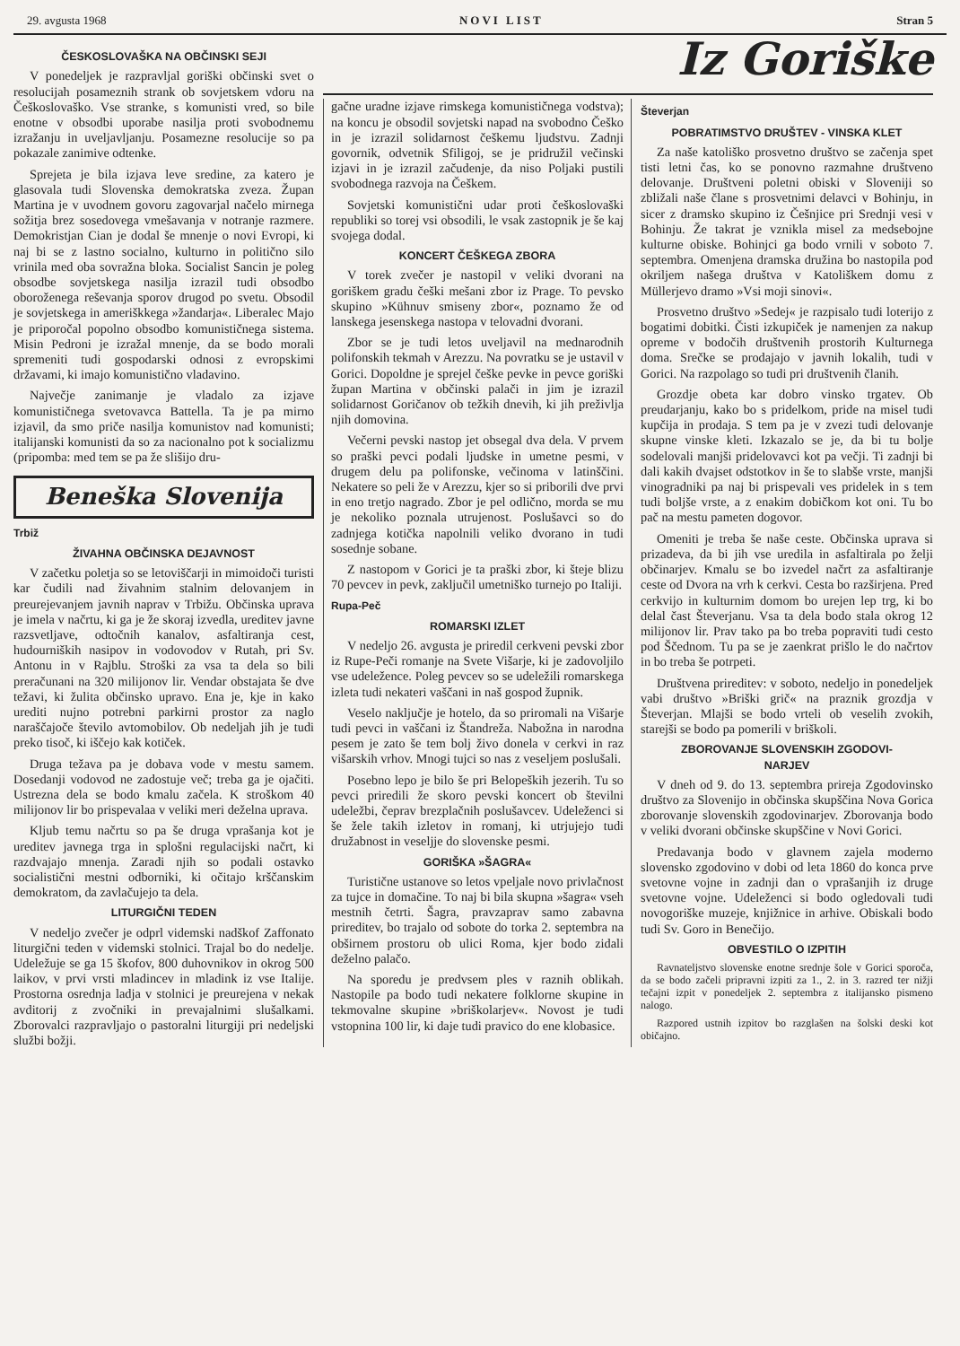29. avgusta 1968 NOVI LIST Stran 5
ČESKOSLOVAŠKA NA OBČINSKI SEJI
V ponedeljek je razpravljal goriški občinski svet o resolucijah posameznih strank ob sovjetskem vdoru na Češkoslovaško. Vse stranke, s komunisti vred, so bile enotne v obsodbi uporabe nasilja proti svobodnemu izražanju in uveljavljanju. Posamezne resolucije so pa pokazale zanimive odtenke.
Sprejeta je bila izjava leve sredine, za katero je glasovala tudi Slovenska demokratska zveza. Župan Martina je v uvodnem govoru zagovarjal načelo mirnega sožitja brez sosedovega vmešavanja v notranje razmere. Demokristjan Cian je dodal še mnenje o novi Evropi, ki naj bi se z lastno socialno, kulturno in politično silo vrinila med oba sovražna bloka. Socialist Sancin je poleg obsodbe sovjetskega nasilja izrazil tudi obsodbo oboroženega reševanja sporov drugod po svetu. Obsodil je sovjetskega in ameriškkega »žandarja«. Liberalec Majo je priporočal popolno obsodbo komunističnega sistema. Misin Pedroni je izražal mnenje, da se bodo morali spremeniti tudi gospodarski odnosi z evropskimi državami, ki imajo komunistično vladavino.
Največje zanimanje je vladalo za izjave komunističnega svetovavca Battella. Ta je pa mirno izjavil, da smo priče nasilja komunistov nad komunisti; italijanski komunisti da so za nacionalno pot k socializmu (pripomba: med tem se pa že slišijo dru-
Beneška Slovenija
Trbiž
ŽIVAHNA OBČINSKA DEJAVNOST
V začetku poletja so se letoviščarji in mimoidoči turisti kar čudili nad živahnim stalnim delovanjem in preurejevanjem javnih naprav v Trbižu. Občinska uprava je imela v načrtu, ki ga je že skoraj izvedla, ureditev javne razsvetljave, odtočnih kanalov, asfaltiranja cest, hudourniških nasipov in vodovodov v Rutah, pri Sv. Antonu in v Rajblu. Stroški za vsa ta dela so bili preračunani na 320 milijonov lir. Vendar obstajata še dve težavi, ki žulita občinsko upravo. Ena je, kje in kako urediti nujno potrebni parkirni prostor za naglo naraščajoče število avtomobilov. Ob nedeljah jih je tudi preko tisoč, ki iščejo kak kotiček.
Druga težava pa je dobava vode v mestu samem. Dosedanji vodovod ne zadostuje več; treba ga je ojačiti. Ustrezna dela se bodo kmalu začela. K stroškom 40 milijonov lir bo prispevalaa v veliki meri deželna uprava.
Kljub temu načrtu so pa še druga vprašanja kot je ureditev javnega trga in splošni regulacijski načrt, ki razdvajajo mnenja. Zaradi njih so podali ostavko socialistični mestni odborniki, ki očitajo krščanskim demokratom, da zavlačujejo ta dela.
LITURGIČNI TEDEN
V nedeljo zvečer je odprl videmski nadškof Zaffonato liturgični teden v videmski stolnici. Trajal bo do nedelje. Udeležuje se ga 15 škofov, 800 duhovnikov in okrog 500 laikov, v prvi vrsti mladincev in mladink iz vse Italije. Prostorna osrednja ladja v stolnici je preurejena v nekak avditorij z zvočniki in prevajalnimi slušalkami. Zborovalci razpravljajo o pastoralni liturgiji pri nedeljski službi božji.
Iz Goriške
gačne uradne izjave rimskega komunističnega vodstva); na koncu je obsodil sovjetski napad na svobodno Češko in je izrazil solidarnost češkemu ljudstvu. Zadnji govornik, odvetnik Sfiligoj, se je pridružil večinski izjavi in je izrazil začudenje, da niso Poljaki pustili svobodnega razvoja na Češkem.
Sovjetski komunistični udar proti češkoslovaški republiki so torej vsi obsodili, le vsak zastopnik je še kaj svojega dodal.
KONCERT ČEŠKEGA ZBORA
V torek zvečer je nastopil v veliki dvorani na goriškem gradu češki mešani zbor iz Prage. To pevsko skupino »Kühnuv smiseny zbor«, poznamo že od lanskega jesenskega nastopa v telovadni dvorani.
Zbor se je tudi letos uveljavil na mednarodnih polifonskih tekmah v Arezzu. Na povratku se je ustavil v Gorici. Dopoldne je sprejel češke pevke in pevce goriški župan Martina v občinski palači in jim je izrazil solidarnost Goričanov ob težkih dnevih, ki jih preživlja njih domovina.
Večerni pevski nastop jet obsegal dva dela. V prvem so praški pevci podali ljudske in umetne pesmi, v drugem delu pa polifonske, večinoma v latinščini. Nekatere so peli že v Arezzu, kjer so si priborili dve prvi in eno tretjo nagrado. Zbor je pel odlično, morda se mu je nekoliko poznala utrujenost. Poslušavci so do zadnjega kotička napolnili veliko dvorano in tudi sosednje sobane.
Z nastopom v Gorici je ta praški zbor, ki šteje blizu 70 pevcev in pevk, zaključil umetniško turnejo po Italiji.
Rupa-Peč
ROMARSKI IZLET
V nedeljo 26. avgusta je priredil cerkveni pevski zbor iz Rupe-Peči romanje na Svete Višarje, ki je zadovoljilo vse udeležence. Poleg pevcev so se udeležili romarskega izleta tudi nekateri vaščani in naš gospod župnik.
Veselo naključje je hotelo, da so priromali na Višarje tudi pevci in vaščani iz Štandreža. Nabožna in narodna pesem je zato še tem bolj živo donela v cerkvi in raz višarskih vrhov. Mnogi tujci so nas z veseljem poslušali.
Posebno lepo je bilo še pri Belopeških jezerih. Tu so pevci priredili že skoro pevski koncert ob številni udeležbi, čeprav brezplačnih poslušavcev. Udeleženci si še žele takih izletov in romanj, ki utrjujejo tudi družabnost in veseljje do slovenske pesmi.
GORIŠKA »ŠAGRA«
Turistične ustanove so letos vpeljale novo privlačnost za tujce in domačine. To naj bi bila skupna »šagra« vseh mestnih četrti. Šagra, pravzaprav samo zabavna prireditev, bo trajalo od sobote do torka 2. septembra na obširnem prostoru ob ulici Roma, kjer bodo zidali deželno palačo.
Na sporedu je predvsem ples v raznih oblikah. Nastopile pa bodo tudi nekatere folklorne skupine in tekmovalne skupine »briškolarjev«. Novost je tudi vstopnina 100 lir, ki daje tudi pravico do ene klobasice.
Števerjan
POBRATIMSTVO DRUŠTEV - VINSKA KLET
Za naše katoliško prosvetno društvo se začenja spet tisti letni čas, ko se ponovno razmahne društveno delovanje. Društveni poletni obiski v Sloveniji so zbližali naše člane s prosvetnimi delavci v Bohinju, in sicer z dramsko skupino iz Češnjice pri Srednji vesi v Bohinju. Že takrat je vznikla misel za medsebojne kulturne obiske. Bohinjci ga bodo vrnili v soboto 7. septembra. Omenjena dramska družina bo nastopila pod okriljem našega društva v Katoliškem domu z Müllerjevo dramo »Vsi moji sinovi«.
Prosvetno društvo »Sedej« je razpisalo tudi loterijo z bogatimi dobitki. Čisti izkupiček je namenjen za nakup opreme v bodočih društvenih prostorih Kulturnega doma. Srečke se prodajajo v javnih lokalih, tudi v Gorici. Na razpolago so tudi pri društvenih članih.
Grozdje obeta kar dobro vinsko trgatev. Ob preudarjanju, kako bo s pridelkom, pride na misel tudi kupčija in prodaja. S tem pa je v zvezi tudi delovanje skupne vinske kleti. Izkazalo se je, da bi tu bolje sodelovali manjši pridelovavci kot pa večji. Ti zadnji bi dali kakih dvajset odstotkov in še to slabše vrste, manjši vinogradniki pa naj bi prispevali ves pridelek in s tem tudi boljše vrste, a z enakim dobičkom kot oni. Tu bo pač na mestu pameten dogovor.
Omeniti je treba še naše ceste. Občinska uprava si prizadeva, da bi jih vse uredila in asfaltirala po želji občinarjev. Kmalu se bo izvedel načrt za asfaltiranje ceste od Dvora na vrh k cerkvi. Cesta bo razširjena. Pred cerkvijo in kulturnim domom bo urejen lep trg, ki bo delal čast Števerjanu. Vsa ta dela bodo stala okrog 12 milijonov lir. Prav tako pa bo treba popraviti tudi cesto pod Ščednom. Tu pa se je zaenkrat prišlo le do načrtov in bo treba še potrpeti.
Društvena prireditev: v soboto, nedeljo in ponedeljek vabi društvo »Briški grič« na praznik grozdja v Števerjan. Mlajši se bodo vrteli ob veselih zvokih, starejši se bodo pa pomerili v briškoli.
ZBOROVANJE SLOVENSKIH ZGODOVI-
NARJEV
V dneh od 9. do 13. septembra prireja Zgodovinsko društvo za Slovenijo in občinska skupščina Nova Gorica zborovanje slovenskih zgodovinarjev. Zborovanja bodo v veliki dvorani občinske skupščine v Novi Gorici.
Predavanja bodo v glavnem zajela moderno slovensko zgodovino v dobi od leta 1860 do konca prve svetovne vojne in zadnji dan o vprašanjih iz druge svetovne vojne. Udeleženci si bodo ogledovali tudi novogoriške muzeje, knjižnice in arhive. Obiskali bodo tudi Sv. Goro in Benečijo.
OBVESTILO O IZPITIH
Ravnateljstvo slovenske enotne srednje šole v Gorici sporoča, da se bodo začeli pripravni izpiti za 1., 2. in 3. razred ter nižji tečajni izpit v ponedeljek 2. septembra z italijansko pismeno nalogo.
Razpored ustnih izpitov bo razglašen na šolski deski kot običajno.